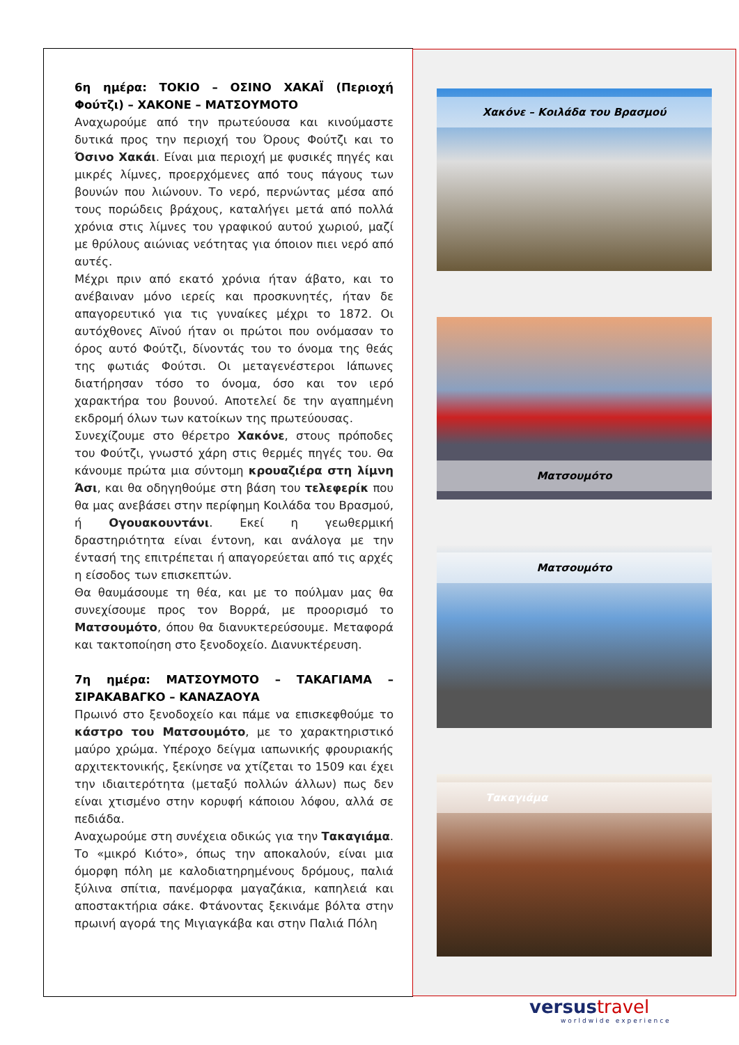Χακόνε – Κοιλάδα του Βρασμού
Ματσουμότο
Ματσουμότο
Τακαγιάμα
6η ημέρα: ΤΟΚΙΟ – ΟΣΙΝΟ ΧΑΚΑΪ (Περιοχή Φούτζι) – ΧΑΚΟΝΕ – ΜΑΤΣΟΥΜΟΤΟ
Αναχωρούμε από την πρωτεύουσα και κινούμαστε δυτικά προς την περιοχή του Όρους Φούτζι και το Όσινο Χακάι. Είναι μια περιοχή με φυσικές πηγές και μικρές λίμνες, προερχόμενες από τους πάγους των βουνών που λιώνουν. Το νερό, περνώντας μέσα από τους πορώδεις βράχους, καταλήγει μετά από πολλά χρόνια στις λίμνες του γραφικού αυτού χωριού, μαζί με θρύλους αιώνιας νεότητας για όποιον πιει νερό από αυτές.
Μέχρι πριν από εκατό χρόνια ήταν άβατο, και το ανέβαιναν μόνο ιερείς και προσκυνητές, ήταν δε απαγορευτικό για τις γυναίκες μέχρι το 1872. Οι αυτόχθονες Αϊνού ήταν οι πρώτοι που ονόμασαν το όρος αυτό Φούτζι, δίνοντάς του το όνομα της θεάς της φωτιάς Φούτσι. Οι μεταγενέστεροι Ιάπωνες διατήρησαν τόσο το όνομα, όσο και τον ιερό χαρακτήρα του βουνού. Αποτελεί δε την αγαπημένη εκδρομή όλων των κατοίκων της πρωτεύουσας.
Συνεχίζουμε στο θέρετρο Χακόνε, στους πρόποδες του Φούτζι, γνωστό χάρη στις θερμές πηγές του. Θα κάνουμε πρώτα μια σύντομη κρουαζιέρα στη λίμνη Άσι, και θα οδηγηθούμε στη βάση του τελεφερίκ που θα μας ανεβάσει στην περίφημη Κοιλάδα του Βρασμού, ή Ογουακουντάνι. Εκεί η γεωθερμική δραστηριότητα είναι έντονη, και ανάλογα με την έντασή της επιτρέπεται ή απαγορεύεται από τις αρχές η είσοδος των επισκεπτών.
Θα θαυμάσουμε τη θέα, και με το πούλμαν μας θα συνεχίσουμε προς τον Βορρά, με προορισμό το Ματσουμότο, όπου θα διανυκτερεύσουμε. Μεταφορά και τακτοποίηση στο ξενοδοχείο. Διανυκτέρευση.
7η ημέρα: ΜΑΤΣΟΥΜΟΤΟ – ΤΑΚΑΓΙΑΜΑ – ΣΙΡΑΚΑΒΑΓΚΟ – ΚΑΝΑΖΑΟΥΑ
Πρωινό στο ξενοδοχείο και πάμε να επισκεφθούμε το κάστρο του Ματσουμότο, με το χαρακτηριστικό μαύρο χρώμα. Υπέροχο δείγμα ιαπωνικής φρουριακής αρχιτεκτονικής, ξεκίνησε να χτίζεται το 1509 και έχει την ιδιαιτερότητα (μεταξύ πολλών άλλων) πως δεν είναι χτισμένο στην κορυφή κάποιου λόφου, αλλά σε πεδιάδα.
Αναχωρούμε στη συνέχεια οδικώς για την Τακαγιάμα. Το «μικρό Κιότο», όπως την αποκαλούν, είναι μια όμορφη πόλη με καλοδιατηρημένους δρόμους, παλιά ξύλινα σπίτια, πανέμορφα μαγαζάκια, καπηλειά και αποστακτήρια σάκε. Φτάνοντας ξεκινάμε βόλτα στην πρωινή αγορά της Μιγιαγκάβα και στην Παλιά Πόλη
versustravel
worldwide experience